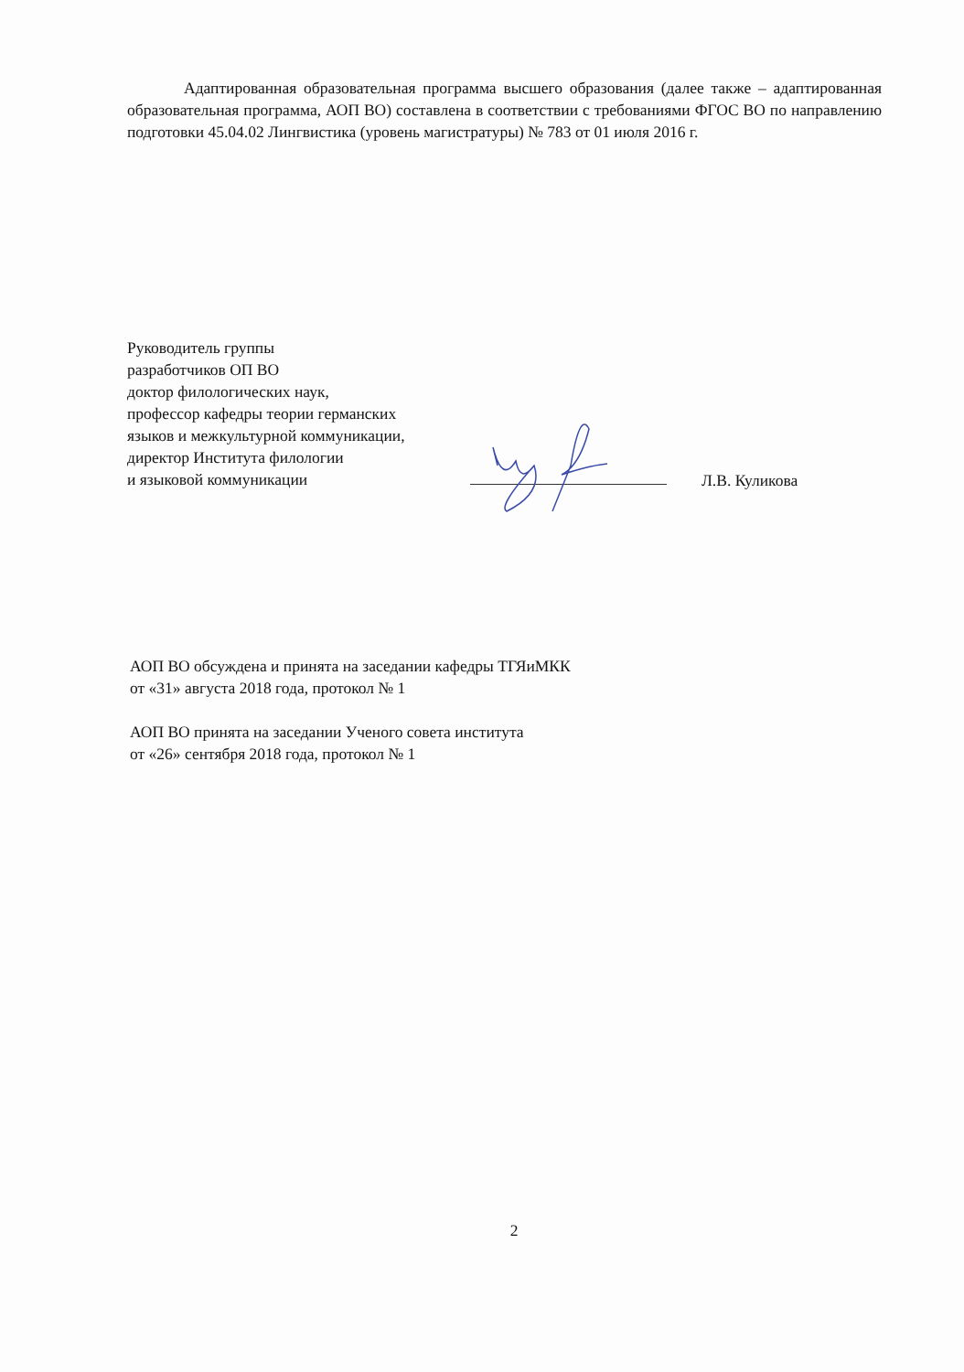Адаптированная образовательная программа высшего образования (далее также – адаптированная образовательная программа, АОП ВО) составлена в соответствии с требованиями ФГОС ВО по направлению подготовки 45.04.02 Лингвистика (уровень магистратуры) № 783 от 01 июля 2016 г.
Руководитель группы
разработчиков ОП ВО
доктор филологических наук,
профессор кафедры теории германских
языков и межкультурной коммуникации,
директор Института филологии
и языковой коммуникации
Л.В. Куликова
АОП ВО обсуждена и принята на заседании кафедры ТГЯиМКК
от «31» августа 2018 года, протокол № 1
АОП ВО принята на заседании Ученого совета института
от «26» сентября 2018 года, протокол № 1
2